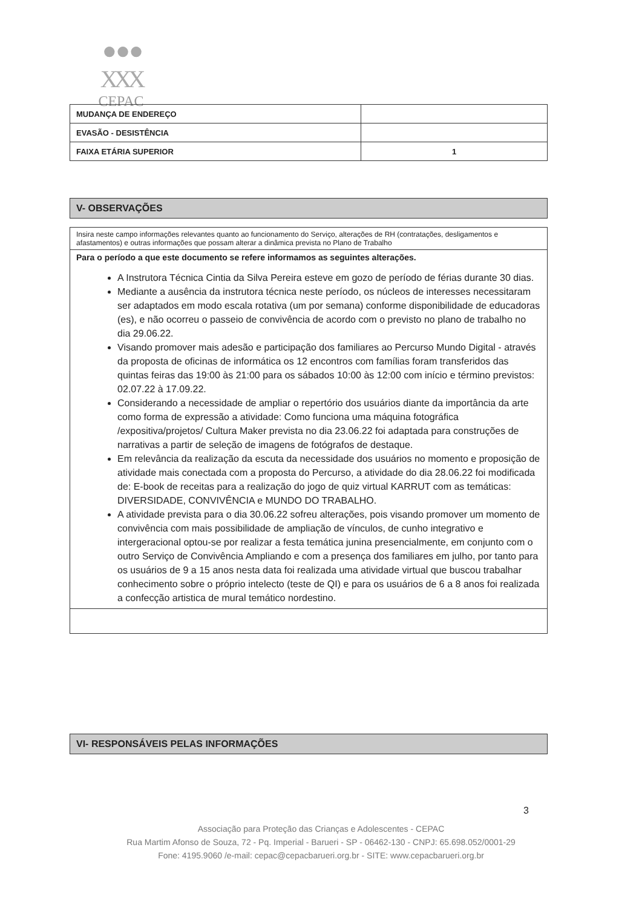● ● ●
XXX
CEPAC
| MUDANÇA DE ENDEREÇO | |
| EVASÃO - DESISTÊNCIA | |
| FAIXA ETÁRIA SUPERIOR | 1 |
V- OBSERVAÇÕES
Insira neste campo informações relevantes quanto ao funcionamento do Serviço, alterações de RH (contratações, desligamentos e afastamentos) e outras informações que possam alterar a dinâmica prevista no Plano de Trabalho
Para o período a que este documento se refere informamos as seguintes alterações.
A Instrutora Técnica Cintia da Silva Pereira esteve em gozo de período de férias durante 30 dias.
Mediante a ausência da instrutora técnica neste período, os núcleos de interesses necessitaram ser adaptados em modo escala rotativa (um por semana) conforme disponibilidade de educadoras (es), e não ocorreu o passeio de convivência de acordo com o previsto no plano de trabalho no dia 29.06.22.
Visando promover mais adesão e participação dos familiares ao Percurso Mundo Digital - através da proposta de oficinas de informática os 12 encontros com famílias foram transferidos das quintas feiras das 19:00 às 21:00 para os sábados 10:00 às 12:00 com início e término previstos: 02.07.22 à 17.09.22.
Considerando a necessidade de ampliar o repertório dos usuários diante da importância da arte como forma de expressão a atividade: Como funciona uma máquina fotográfica /expositiva/projetos/ Cultura Maker prevista no dia 23.06.22 foi adaptada para construções de narrativas a partir de seleção de imagens de fotógrafos de destaque.
Em relevância da realização da escuta da necessidade dos usuários no momento e proposição de atividade mais conectada com a proposta do Percurso, a atividade do dia 28.06.22 foi modificada de: E-book de receitas para a realização do jogo de quiz virtual KARRUT com as temáticas: DIVERSIDADE, CONVIVÊNCIA e MUNDO DO TRABALHO.
A atividade prevista para o dia 30.06.22 sofreu alterações, pois visando promover um momento de convivência com mais possibilidade de ampliação de vínculos, de cunho integrativo e intergeracional optou-se por realizar a festa temática junina presencialmente, em conjunto com o outro Serviço de Convivência Ampliando e com a presença dos familiares em julho, por tanto para os usuários de 9 a 15 anos nesta data foi realizada uma atividade virtual que buscou trabalhar conhecimento sobre o próprio intelecto (teste de QI) e para os usuários de 6 a 8 anos foi realizada a confecção artistica de mural temático nordestino.
VI- RESPONSÁVEIS PELAS INFORMAÇÕES
3
Associação para Proteção das Crianças e Adolescentes - CEPAC
Rua Martim Afonso de Souza, 72 - Pq. Imperial - Barueri - SP - 06462-130 - CNPJ: 65.698.052/0001-29
Fone: 4195.9060 /e-mail: cepac@cepacbarueri.org.br - SITE: www.cepacbarueri.org.br